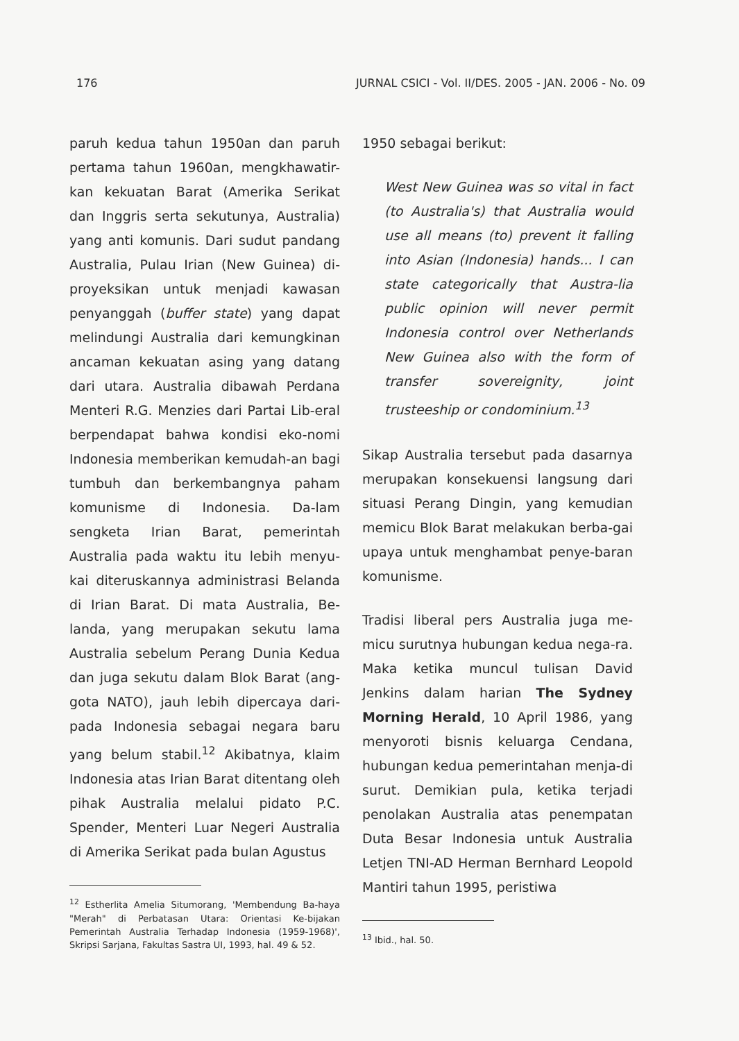176 JURNAL CSICI - Vol. II/DES. 2005 - JAN. 2006 - No. 09
paruh kedua tahun 1950an dan paruh pertama tahun 1960an, mengkhawatir-kan kekuatan Barat (Amerika Serikat dan Inggris serta sekutunya, Australia) yang anti komunis. Dari sudut pandang Australia, Pulau Irian (New Guinea) di-proyeksikan untuk menjadi kawasan penyanggah (buffer state) yang dapat melindungi Australia dari kemungkinan ancaman kekuatan asing yang datang dari utara. Australia dibawah Perdana Menteri R.G. Menzies dari Partai Lib-eral berpendapat bahwa kondisi eko-nomi Indonesia memberikan kemudah-an bagi tumbuh dan berkembangnya paham komunisme di Indonesia. Da-lam sengketa Irian Barat, pemerintah Australia pada waktu itu lebih menyu-kai diteruskannya administrasi Belanda di Irian Barat. Di mata Australia, Be-landa, yang merupakan sekutu lama Australia sebelum Perang Dunia Kedua dan juga sekutu dalam Blok Barat (ang-gota NATO), jauh lebih dipercaya dari-pada Indonesia sebagai negara baru yang belum stabil.<sup>12</sup> Akibatnya, klaim Indonesia atas Irian Barat ditentang oleh pihak Australia melalui pidato P.C. Spender, Menteri Luar Negeri Australia di Amerika Serikat pada bulan Agustus
<sup>12</sup> Estherlita Amelia Situmorang, 'Membendung Ba-haya "Merah" di Perbatasan Utara: Orientasi Ke-bijakan Pemerintah Australia Terhadap Indonesia (1959-1968)', Skripsi Sarjana, Fakultas Sastra UI, 1993, hal. 49 & 52.
1950 sebagai berikut:
West New Guinea was so vital in fact (to Australia's) that Australia would use all means (to) prevent it falling into Asian (Indonesia) hands... I can state categorically that Austra-lia public opinion will never permit Indonesia control over Netherlands New Guinea also with the form of transfer sovereignity, joint trusteeship or condominium.<sup>13</sup>
Sikap Australia tersebut pada dasarnya merupakan konsekuensi langsung dari situasi Perang Dingin, yang kemudian memicu Blok Barat melakukan berba-gai upaya untuk menghambat penye-baran komunisme.
Tradisi liberal pers Australia juga me-micu surutnya hubungan kedua nega-ra. Maka ketika muncul tulisan David Jenkins dalam harian The Sydney Morning Herald, 10 April 1986, yang menyoroti bisnis keluarga Cendana, hubungan kedua pemerintahan menja-di surut. Demikian pula, ketika terjadi penolakan Australia atas penempatan Duta Besar Indonesia untuk Australia Letjen TNI-AD Herman Bernhard Leopold Mantiri tahun 1995, peristiwa
<sup>13</sup> Ibid., hal. 50.